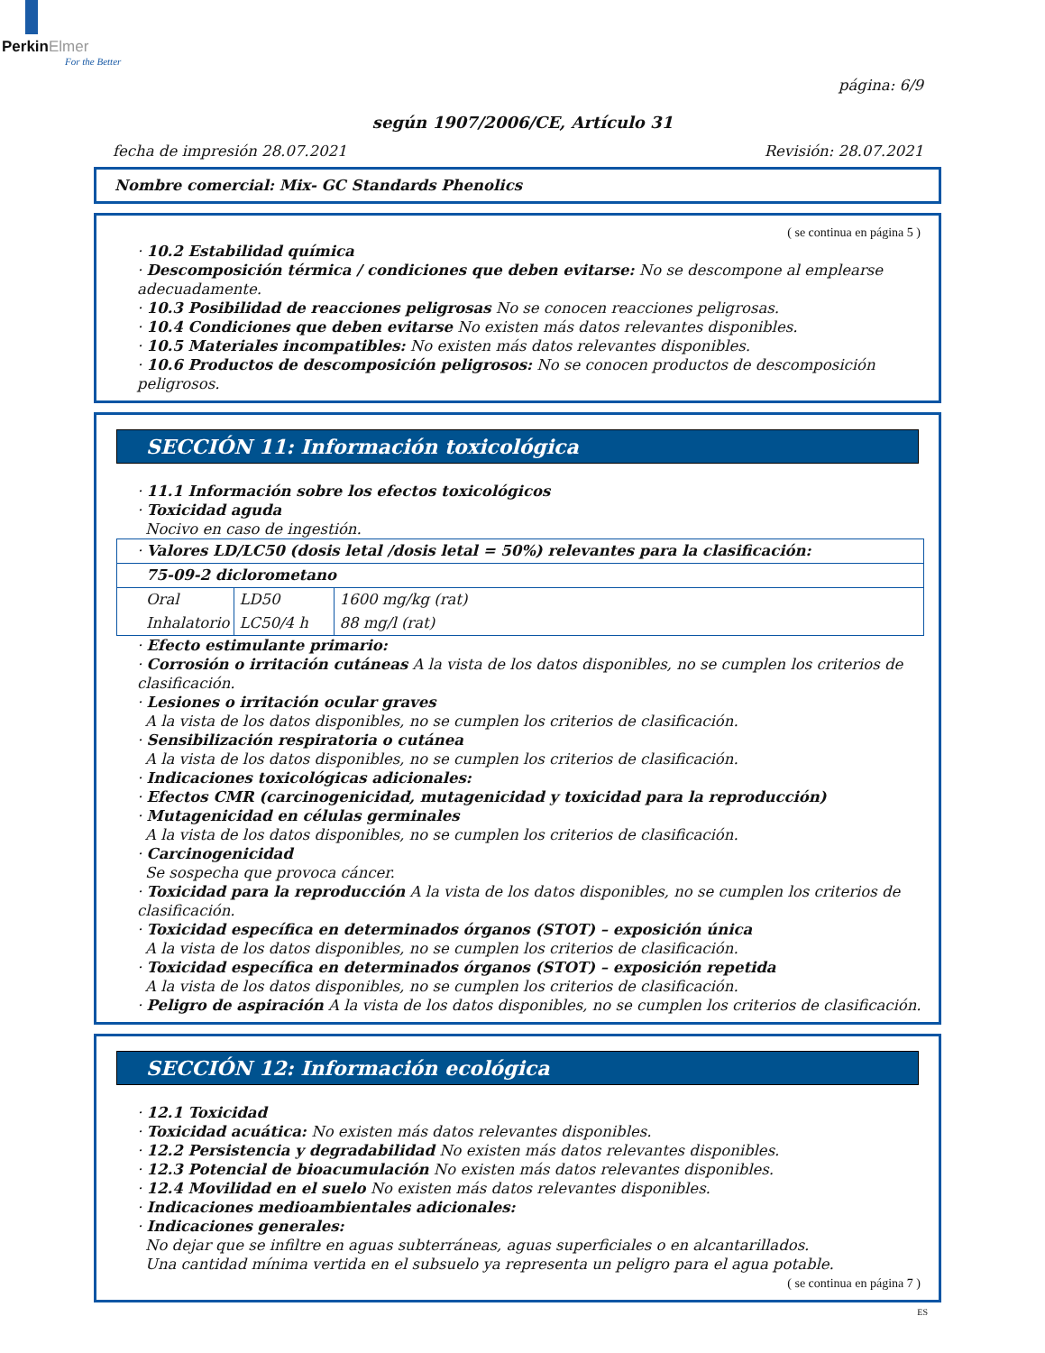PerkinElmer
For the Better
página: 6/9
según 1907/2006/CE, Artículo 31
fecha de impresión 28.07.2021 Revisión: 28.07.2021
Nombre comercial: Mix- GC Standards Phenolics
( se continua en página 5 )
· 10.2 Estabilidad química
· Descomposición térmica / condiciones que deben evitarse: No se descompone al emplearse adecuadamente.
· 10.3 Posibilidad de reacciones peligrosas No se conocen reacciones peligrosas.
· 10.4 Condiciones que deben evitarse No existen más datos relevantes disponibles.
· 10.5 Materiales incompatibles: No existen más datos relevantes disponibles.
· 10.6 Productos de descomposición peligrosos: No se conocen productos de descomposición peligrosos.
SECCIÓN 11: Información toxicológica
· 11.1 Información sobre los efectos toxicológicos
· Toxicidad aguda
Nocivo en caso de ingestión.
| · Valores LD/LC50 (dosis letal /dosis letal = 50%) relevantes para la clasificación: | | |
| 75-09-2 diclorometano | | |
| Oral | LD50 | 1600 mg/kg (rat) |
| Inhalatorio | LC50/4 h | 88 mg/l (rat) |
· Efecto estimulante primario:
· Corrosión o irritación cutáneas A la vista de los datos disponibles, no se cumplen los criterios de clasificación.
· Lesiones o irritación ocular graves
A la vista de los datos disponibles, no se cumplen los criterios de clasificación.
· Sensibilización respiratoria o cutánea
A la vista de los datos disponibles, no se cumplen los criterios de clasificación.
· Indicaciones toxicológicas adicionales:
· Efectos CMR (carcinogenicidad, mutagenicidad y toxicidad para la reproducción)
· Mutagenicidad en células germinales
A la vista de los datos disponibles, no se cumplen los criterios de clasificación.
· Carcinogenicidad
Se sospecha que provoca cáncer.
· Toxicidad para la reproducción A la vista de los datos disponibles, no se cumplen los criterios de clasificación.
· Toxicidad específica en determinados órganos (STOT) – exposición única
A la vista de los datos disponibles, no se cumplen los criterios de clasificación.
· Toxicidad específica en determinados órganos (STOT) – exposición repetida
A la vista de los datos disponibles, no se cumplen los criterios de clasificación.
· Peligro de aspiración A la vista de los datos disponibles, no se cumplen los criterios de clasificación.
SECCIÓN 12: Información ecológica
· 12.1 Toxicidad
· Toxicidad acuática: No existen más datos relevantes disponibles.
· 12.2 Persistencia y degradabilidad No existen más datos relevantes disponibles.
· 12.3 Potencial de bioacumulación No existen más datos relevantes disponibles.
· 12.4 Movilidad en el suelo No existen más datos relevantes disponibles.
· Indicaciones medioambientales adicionales:
· Indicaciones generales:
No dejar que se infiltre en aguas subterráneas, aguas superficiales o en alcantarillados.
Una cantidad mínima vertida en el subsuelo ya representa un peligro para el agua potable.
( se continua en página 7 )
ES